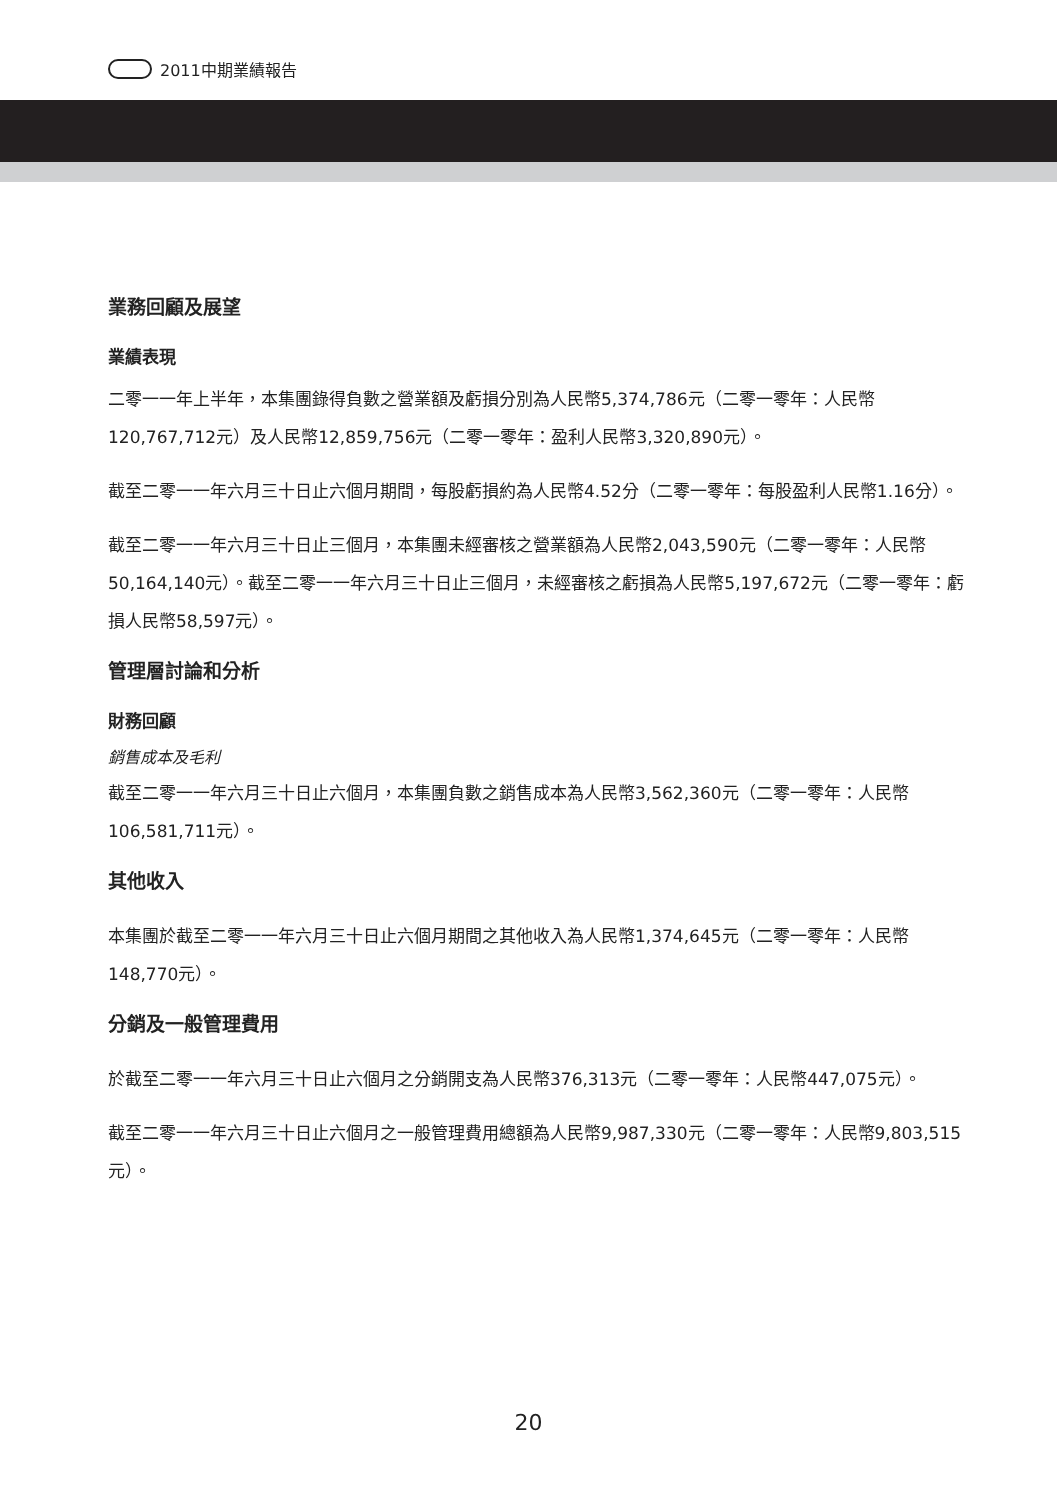2011中期業績報告
業務回顧及展望
業績表現
二零一一年上半年，本集團錄得負數之營業額及虧損分別為人民幣5,374,786元（二零一零年：人民幣120,767,712元）及人民幣12,859,756元（二零一零年：盈利人民幣3,320,890元）。
截至二零一一年六月三十日止六個月期間，每股虧損約為人民幣4.52分（二零一零年：每股盈利人民幣1.16分）。
截至二零一一年六月三十日止三個月，本集團未經審核之營業額為人民幣2,043,590元（二零一零年：人民幣50,164,140元）。截至二零一一年六月三十日止三個月，未經審核之虧損為人民幣5,197,672元（二零一零年：虧損人民幣58,597元）。
管理層討論和分析
財務回顧
銷售成本及毛利
截至二零一一年六月三十日止六個月，本集團負數之銷售成本為人民幣3,562,360元（二零一零年：人民幣106,581,711元）。
其他收入
本集團於截至二零一一年六月三十日止六個月期間之其他收入為人民幣1,374,645元（二零一零年：人民幣148,770元）。
分銷及一般管理費用
於截至二零一一年六月三十日止六個月之分銷開支為人民幣376,313元（二零一零年：人民幣447,075元）。
截至二零一一年六月三十日止六個月之一般管理費用總額為人民幣9,987,330元（二零一零年：人民幣9,803,515元）。
20